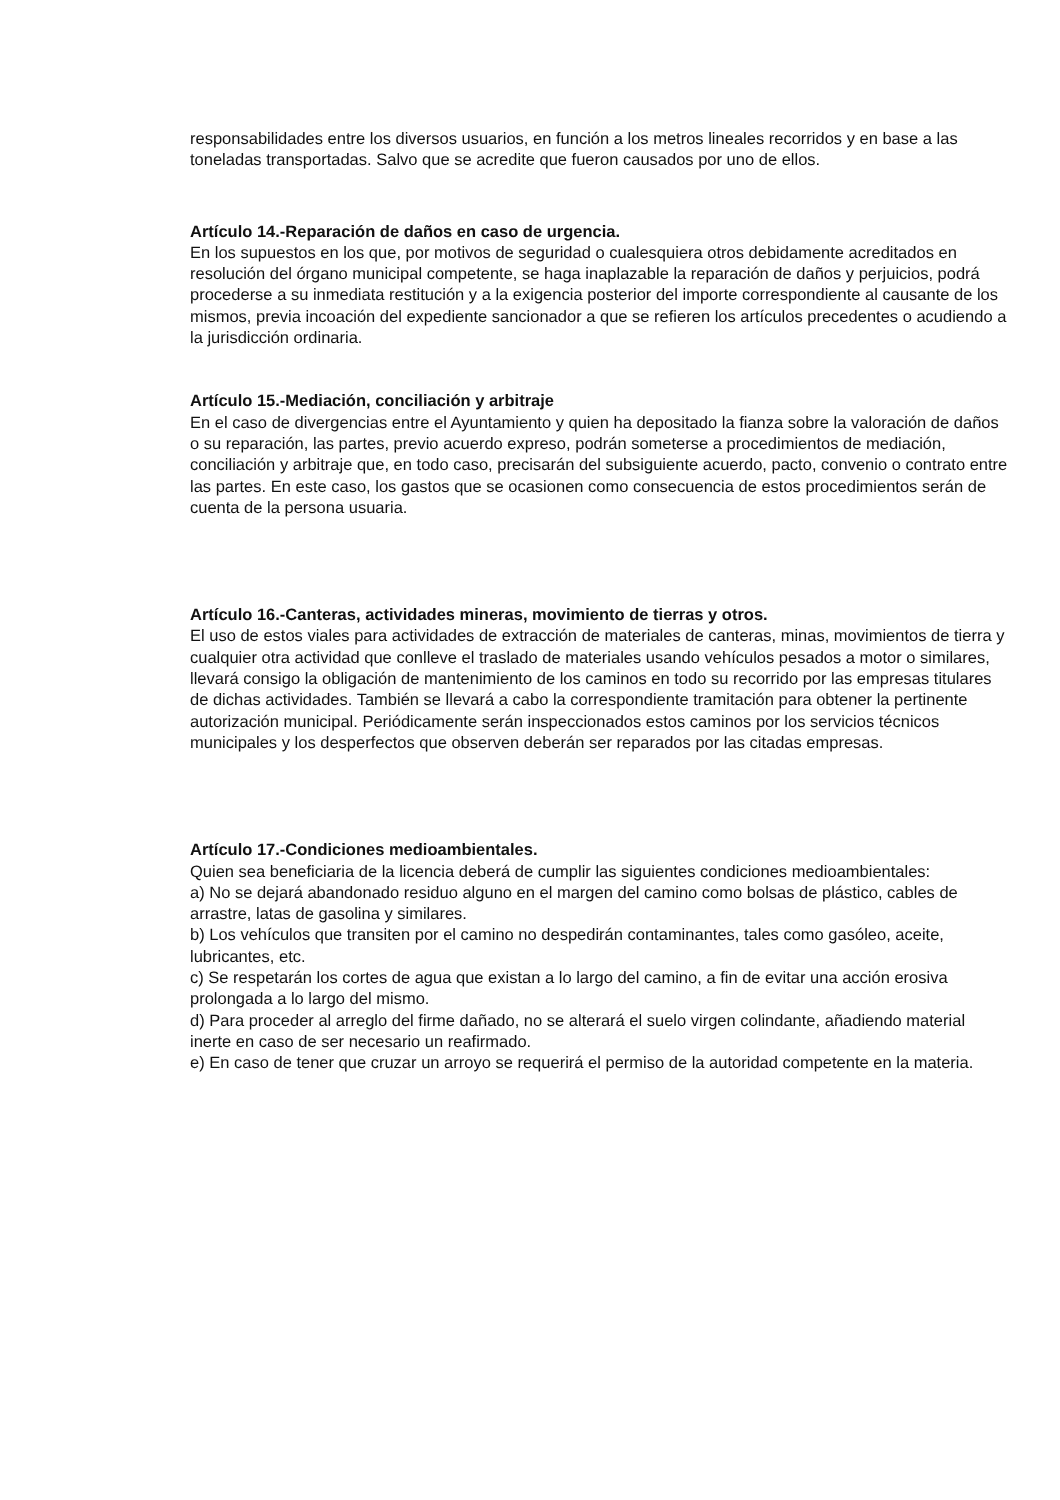responsabilidades entre los diversos usuarios, en función a los metros lineales recorridos y en base a las toneladas transportadas. Salvo que se acredite que fueron causados por uno de ellos.
Artículo 14.-Reparación de daños en caso de urgencia.
En los supuestos en los que, por motivos de seguridad o cualesquiera otros debidamente acreditados en resolución del órgano municipal competente, se haga inaplazable la reparación de daños y perjuicios, podrá procederse a su inmediata restitución y a la exigencia posterior del importe correspondiente al causante de los mismos, previa incoación del expediente sancionador a que se refieren los artículos precedentes o acudiendo a la jurisdicción ordinaria.
Artículo 15.-Mediación, conciliación y arbitraje
En el caso de divergencias entre el Ayuntamiento y quien ha depositado la fianza sobre la valoración de daños o su reparación, las partes, previo acuerdo expreso, podrán someterse a procedimientos de mediación, conciliación y arbitraje que, en todo caso, precisarán del subsiguiente acuerdo, pacto, convenio o contrato entre las partes. En este caso, los gastos que se ocasionen como consecuencia de estos procedimientos serán de cuenta de la persona usuaria.
Artículo 16.-Canteras, actividades mineras, movimiento de tierras y otros.
El uso de estos viales para actividades de extracción de materiales de canteras, minas, movimientos de tierra y cualquier otra actividad que conlleve el traslado de materiales usando vehículos pesados a motor o similares, llevará consigo la obligación de mantenimiento de los caminos en todo su recorrido por las empresas titulares de dichas actividades. También se llevará a cabo la correspondiente tramitación para obtener la pertinente autorización municipal. Periódicamente serán inspeccionados estos caminos por los servicios técnicos municipales y los desperfectos que observen deberán ser reparados por las citadas empresas.
Artículo 17.-Condiciones medioambientales.
Quien sea beneficiaria de la licencia deberá de cumplir las siguientes condiciones medioambientales:
a) No se dejará abandonado residuo alguno en el margen del camino como bolsas de plástico, cables de arrastre, latas de gasolina y similares.
b) Los vehículos que transiten por el camino no despedirán contaminantes, tales como gasóleo, aceite, lubricantes, etc.
c) Se respetarán los cortes de agua que existan a lo largo del camino, a fin de evitar una acción erosiva prolongada a lo largo del mismo.
d) Para proceder al arreglo del firme dañado, no se alterará el suelo virgen colindante, añadiendo material inerte en caso de ser necesario un reafirmado.
e) En caso de tener que cruzar un arroyo se requerirá el permiso de la autoridad competente en la materia.